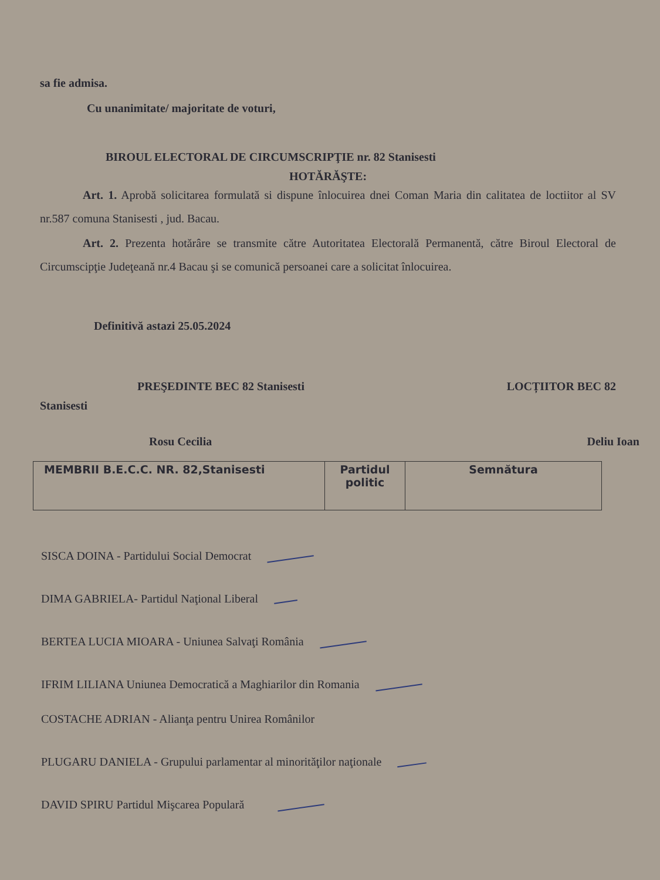sa fie admisa.
Cu unanimitate/ majoritate de voturi,
BIROUL ELECTORAL DE CIRCUMSCRIPŢIE nr. 82 Stanisesti
HOTĂRĂŞTE:
Art. 1. Aprobă solicitarea formulată si dispune înlocuirea dnei Coman Maria din calitatea de loctiitor al SV nr.587 comuna Stanisesti , jud. Bacau.
Art. 2. Prezenta hotărâre se transmite către Autoritatea Electorală Permanentă, către Biroul Electoral de Circumscipţie Judeţeană nr.4 Bacau şi se comunică persoanei care a solicitat înlocuirea.
Definitivă astazi 25.05.2024
PREŞEDINTE BEC 82 Stanisesti LOCȚIITOR BEC 82
Stanisesti
Rosu Cecilia Deliu Ioan
| MEMBRII B.E.C.C. NR. 82,Stanisesti | Partidul politic | Semnătura |
SISCA DOINA - Partidului Social Democrat
DIMA GABRIELA- Partidul Naţional Liberal
BERTEA LUCIA MIOARA - Uniunea Salvaţi România
IFRIM LILIANA Uniunea Democratică a Maghiarilor din Romania
COSTACHE ADRIAN - Alianţa pentru Unirea Românilor
PLUGARU DANIELA - Grupului parlamentar al minorităţilor naţionale
DAVID SPIRU Partidul Mişcarea Populară